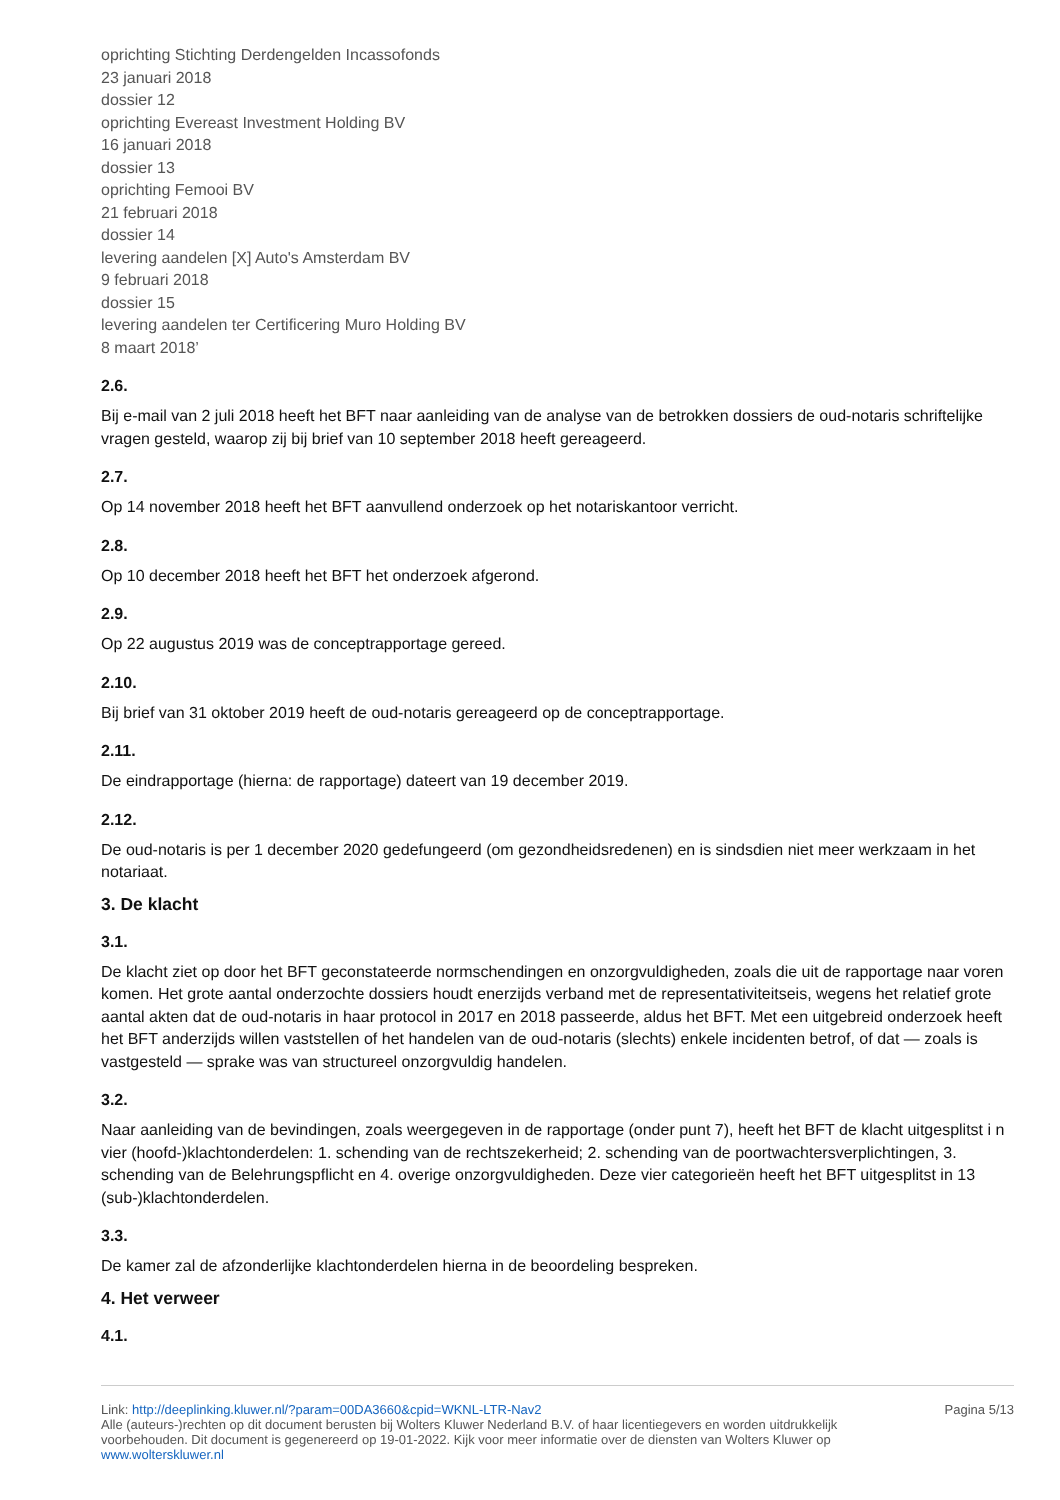oprichting Stichting Derdengelden Incassofonds
23 januari 2018
dossier 12
oprichting Evereast Investment Holding BV
16 januari 2018
dossier 13
oprichting Femooi BV
21 februari 2018
dossier 14
levering aandelen [X] Auto's Amsterdam BV
9 februari 2018
dossier 15
levering aandelen ter Certificering Muro Holding BV
8 maart 2018’
2.6.
Bij e-mail van 2 juli 2018 heeft het BFT naar aanleiding van de analyse van de betrokken dossiers de oud-notaris schriftelijke vragen gesteld, waarop zij bij brief van 10 september 2018 heeft gereageerd.
2.7.
Op 14 november 2018 heeft het BFT aanvullend onderzoek op het notariskantoor verricht.
2.8.
Op 10 december 2018 heeft het BFT het onderzoek afgerond.
2.9.
Op 22 augustus 2019 was de conceptrapportage gereed.
2.10.
Bij brief van 31 oktober 2019 heeft de oud-notaris gereageerd op de conceptrapportage.
2.11.
De eindrapportage (hierna: de rapportage) dateert van 19 december 2019.
2.12.
De oud-notaris is per 1 december 2020 gedefungeerd (om gezondheidsredenen) en is sindsdien niet meer werkzaam in het notariaat.
3. De klacht
3.1.
De klacht ziet op door het BFT geconstateerde normschendingen en onzorgvuldigheden, zoals die uit de rapportage naar voren komen. Het grote aantal onderzochte dossiers houdt enerzijds verband met de representativiteitseis, wegens het relatief grote aantal akten dat de oud-notaris in haar protocol in 2017 en 2018 passeerde, aldus het BFT. Met een uitgebreid onderzoek heeft het BFT anderzijds willen vaststellen of het handelen van de oud-notaris (slechts) enkele incidenten betrof, of dat — zoals is vastgesteld — sprake was van structureel onzorgvuldig handelen.
3.2.
Naar aanleiding van de bevindingen, zoals weergegeven in de rapportage (onder punt 7), heeft het BFT de klacht uitgesplitst i n vier (hoofd-)klachtonderdelen: 1. schending van de rechtszekerheid; 2. schending van de poortwachtersverplichtingen, 3. schending van de Belehrungspflicht en 4. overige onzorgvuldigheden. Deze vier categorieën heeft het BFT uitgesplitst in 13 (sub-)klachtonderdelen.
3.3.
De kamer zal de afzonderlijke klachtonderdelen hierna in de beoordeling bespreken.
4. Het verweer
4.1.
Link: http://deeplinking.kluwer.nl/?param=00DA3660&cpid=WKNL-LTR-Nav2
Alle (auteurs-)rechten op dit document berusten bij Wolters Kluwer Nederland B.V. of haar licentiegevers en worden uitdrukkelijk voorbehouden. Dit document is gegenereerd op 19-01-2022. Kijk voor meer informatie over de diensten van Wolters Kluwer op www.wolterskluwer.nl
Pagina 5/13